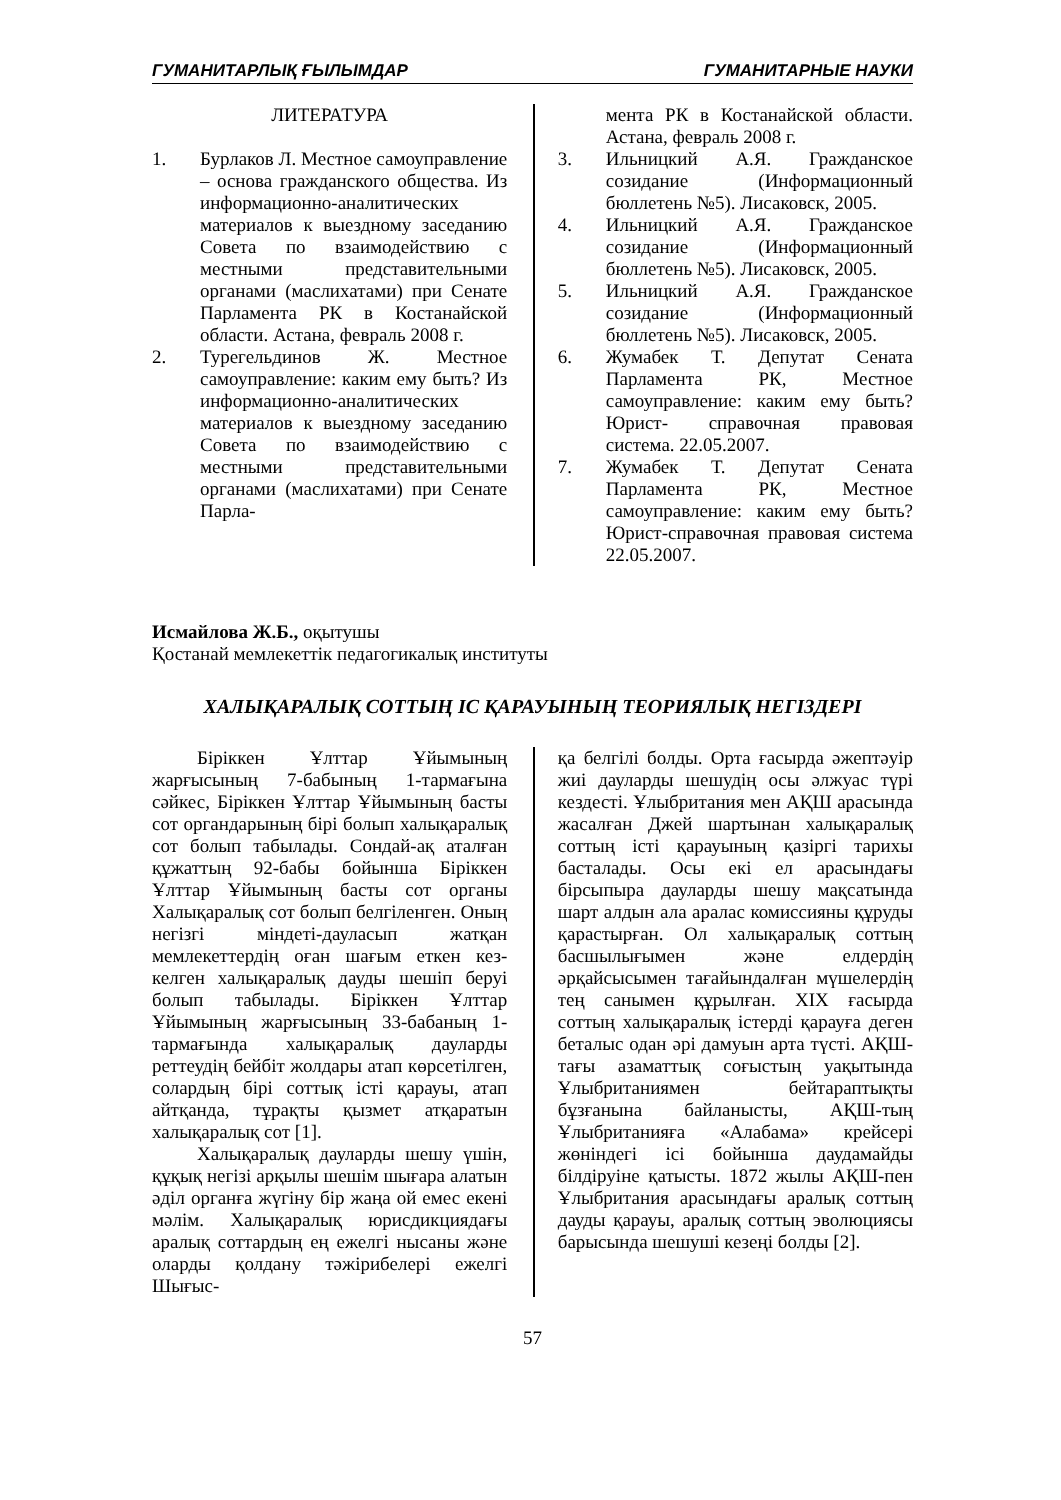ГУМАНИТАРЛЫҚ ҒЫЛЫМДАР ГУМАНИТАРНЫЕ НАУКИ
ЛИТЕРАТУРА
1. Бурлаков Л. Местное самоуправление – основа гражданского общества. Из информационно-аналитических материалов к выездному заседанию Совета по взаимодействию с местными представительными органами (маслихатами) при Сенате Парламента РК в Костанайской области. Астана, февраль 2008 г.
2. Турегельдинов Ж. Местное самоуправление: каким ему быть? Из информационно-аналитических материалов к выездному заседанию Совета по взаимодействию с местными представительными органами (маслихатами) при Сенате Парла-
мента РК в Костанайской области. Астана, февраль 2008 г.
3. Ильницкий А.Я. Гражданское созидание (Информационный бюллетень №5). Лисаковск, 2005.
4. Ильницкий А.Я. Гражданское созидание (Информационный бюллетень №5). Лисаковск, 2005.
5. Ильницкий А.Я. Гражданское созидание (Информационный бюллетень №5). Лисаковск, 2005.
6. Жумабек Т. Депутат Сената Парламента РК, Местное самоуправление: каким ему быть? Юрист- справочная правовая система. 22.05.2007.
7. Жумабек Т. Депутат Сената Парламента РК, Местное самоуправление: каким ему быть? Юрист-справочная правовая система 22.05.2007.
Исмайлова Ж.Б., оқытушы
Қостанай мемлекеттік педагогикалық институты
ХАЛЫҚАРАЛЫҚ СОТТЫҢ ІС ҚАРАУЫНЫҢ ТЕОРИЯЛЫҚ НЕГІЗДЕРІ
Біріккен Ұлттар Ұйымының жарғысының 7-бабының 1-тармағына сәйкес, Біріккен Ұлттар Ұйымының басты сот органдарының бірі болып халықаралық сот болып табылады. Сондай-ақ аталған құжаттың 92-бабы бойынша Біріккен Ұлттар Ұйымының басты сот органы Халықаралық сот болып белгіленген. Оның негізгі міндеті-дауласып жатқан мемлекеттердің оған шағым еткен кез-келген халықаралық дауды шешіп беруі болып табылады. Біріккен Ұлттар Ұйымының жарғысының 33-бабаның 1-тармағында халықаралық дауларды реттеудің бейбіт жолдары атап көрсетілген, солардың бірі соттық істі қарауы, атап айтқанда, тұрақты қызмет атқаратын халықаралық сот [1].
Халықаралық дауларды шешу үшін, құқық негізі арқылы шешім шығара алатын әділ органға жүгіну бір жаңа ой емес екені мәлім. Халықаралық юрисдикциядағы аралық соттардың ең ежелгі нысаны және оларды қолдану тәжірибелері ежелгі Шығыс-
қа белгілі болды. Орта ғасырда әжептәуір жиі дауларды шешудің осы әлжуас түрі кездесті. Ұлыбритания мен АҚШ арасында жасалған Джей шартынан халықаралық соттың істі қарауының қазіргі тарихы басталады. Осы екі ел арасындағы бірсыпыра дауларды шешу мақсатында шарт алдын ала аралас комиссияны құруды қарастырған. Ол халықаралық соттың басшылығымен және елдердің әрқайсысымен тағайындалған мүшелердің тең санымен құрылған. ХІХ ғасырда соттың халықаралық істерді қарауға деген беталыс одан әрі дамуын арта түсті. АҚШ-тағы азаматтық соғыстың уақытында Ұлыбританиямен бейтараптықты бұзғанына байланысты, АҚШ-тың Ұлыбританияға «Алабама» крейсері жөніндегі ісі бойынша даудамайды білдіруіне қатысты. 1872 жылы АҚШ-пен Ұлыбритания арасындағы аралық соттың дауды қарауы, аралық соттың эволюциясы барысында шешуші кезеңі болды [2].
57